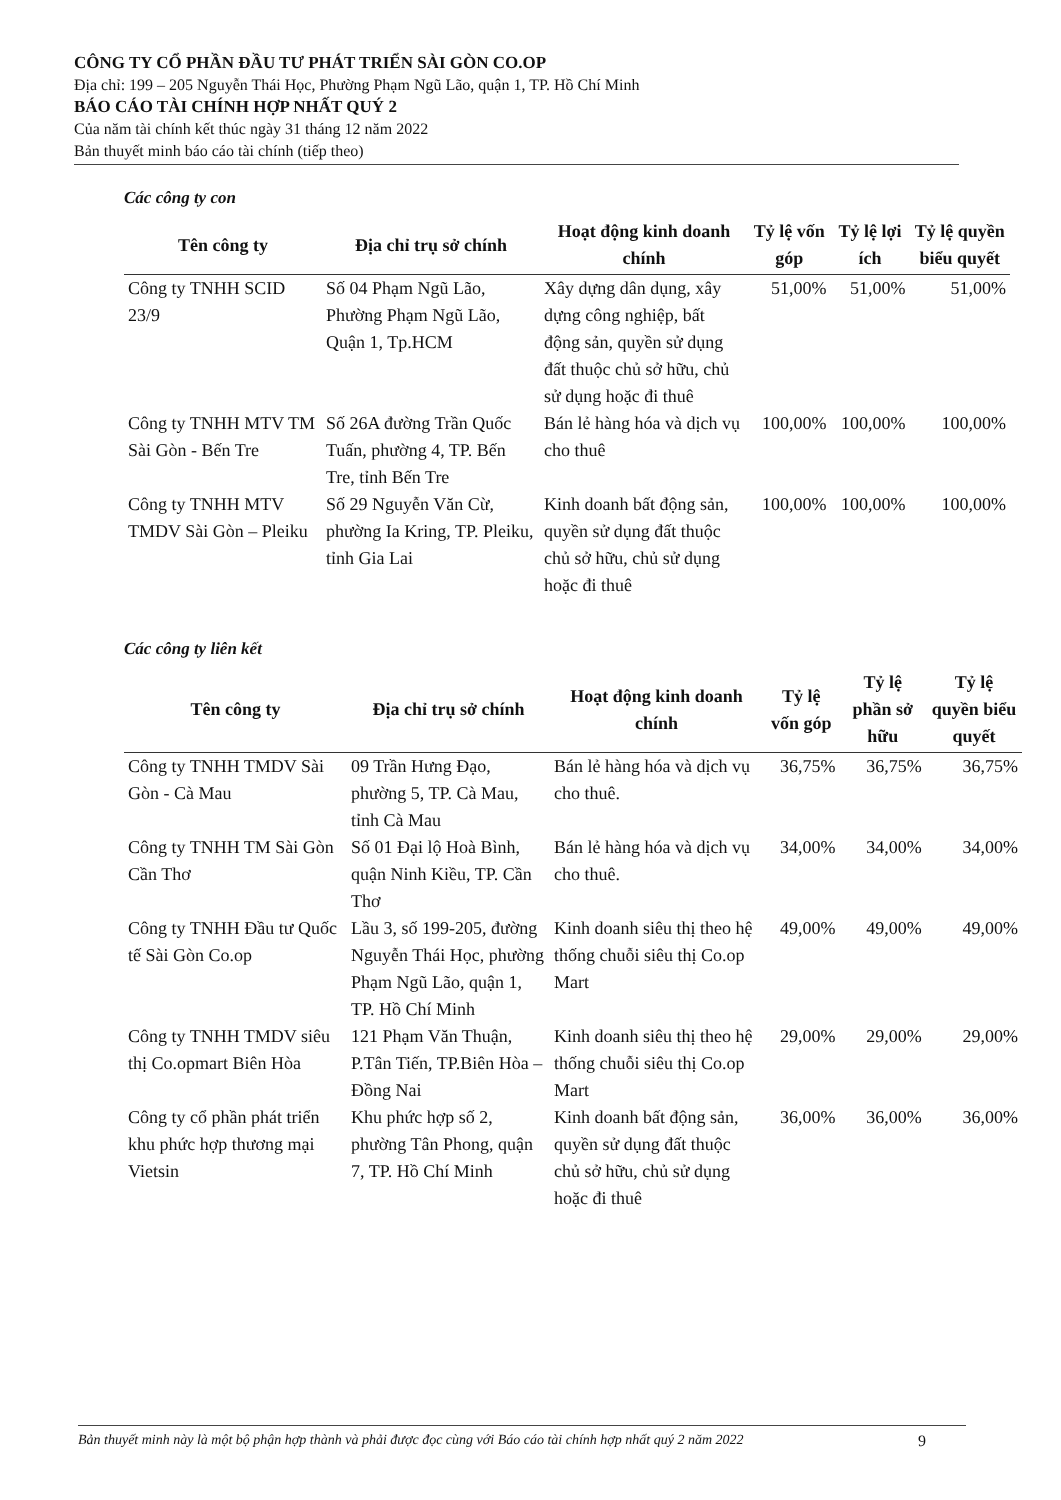CÔNG TY CỔ PHẦN ĐẦU TƯ PHÁT TRIỂN SÀI GÒN CO.OP
Địa chỉ: 199 – 205 Nguyễn Thái Học, Phường Phạm Ngũ Lão, quận 1, TP. Hồ Chí Minh
BÁO CÁO TÀI CHÍNH HỢP NHẤT QUÝ 2
Của năm tài chính kết thúc ngày 31 tháng 12 năm 2022
Bản thuyết minh báo cáo tài chính (tiếp theo)
Các công ty con
| Tên công ty | Địa chỉ trụ sở chính | Hoạt động kinh doanh chính | Tỷ lệ vốn góp | Tỷ lệ lợi ích | Tỷ lệ quyền biểu quyết |
| --- | --- | --- | --- | --- | --- |
| Công ty TNHH SCID 23/9 | Số 04 Phạm Ngũ Lão, Phường Phạm Ngũ Lão, Quận 1, Tp.HCM | Xây dựng dân dụng, xây dựng công nghiệp, bất động sản, quyền sử dụng đất thuộc chủ sở hữu, chủ sử dụng hoặc đi thuê | 51,00% | 51,00% | 51,00% |
| Công ty TNHH MTV TM Sài Gòn - Bến Tre | Số 26A đường Trần Quốc Tuấn, phường 4, TP. Bến Tre, tỉnh Bến Tre | Bán lẻ hàng hóa và dịch vụ cho thuê | 100,00% | 100,00% | 100,00% |
| Công ty TNHH MTV TMDV Sài Gòn – Pleiku | Số 29 Nguyễn Văn Cừ, phường Ia Kring, TP. Pleiku, tỉnh Gia Lai | Kinh doanh bất động sản, quyền sử dụng đất thuộc chủ sở hữu, chủ sử dụng hoặc đi thuê | 100,00% | 100,00% | 100,00% |
Các công ty liên kết
| Tên công ty | Địa chỉ trụ sở chính | Hoạt động kinh doanh chính | Tỷ lệ vốn góp | Tỷ lệ phần sở hữu | Tỷ lệ quyền biểu quyết |
| --- | --- | --- | --- | --- | --- |
| Công ty TNHH TMDV Sài Gòn - Cà Mau | 09 Trần Hưng Đạo, phường 5, TP. Cà Mau, tỉnh Cà Mau | Bán lẻ hàng hóa và dịch vụ cho thuê. | 36,75% | 36,75% | 36,75% |
| Công ty TNHH TM Sài Gòn Cần Thơ | Số 01 Đại lộ Hoà Bình, quận Ninh Kiều, TP. Cần Thơ | Bán lẻ hàng hóa và dịch vụ cho thuê. | 34,00% | 34,00% | 34,00% |
| Công ty TNHH Đầu tư Quốc tế Sài Gòn Co.op | Lầu 3, số 199-205, đường Nguyễn Thái Học, phường Phạm Ngũ Lão, quận 1, TP. Hồ Chí Minh | Kinh doanh siêu thị theo hệ thống chuỗi siêu thị Co.op Mart | 49,00% | 49,00% | 49,00% |
| Công ty TNHH TMDV siêu thị Co.opmart Biên Hòa | 121 Phạm Văn Thuận, P.Tân Tiến, TP.Biên Hòa – Đồng Nai | Kinh doanh siêu thị theo hệ thống chuỗi siêu thị Co.op Mart | 29,00% | 29,00% | 29,00% |
| Công ty cổ phần phát triển khu phức hợp thương mại Vietsin | Khu phức hợp số 2, phường Tân Phong, quận 7, TP. Hồ Chí Minh | Kinh doanh bất động sản, quyền sử dụng đất thuộc chủ sở hữu, chủ sử dụng hoặc đi thuê | 36,00% | 36,00% | 36,00% |
Bản thuyết minh này là một bộ phận hợp thành và phải được đọc cùng với Báo cáo tài chính hợp nhất quý 2 năm 2022 9